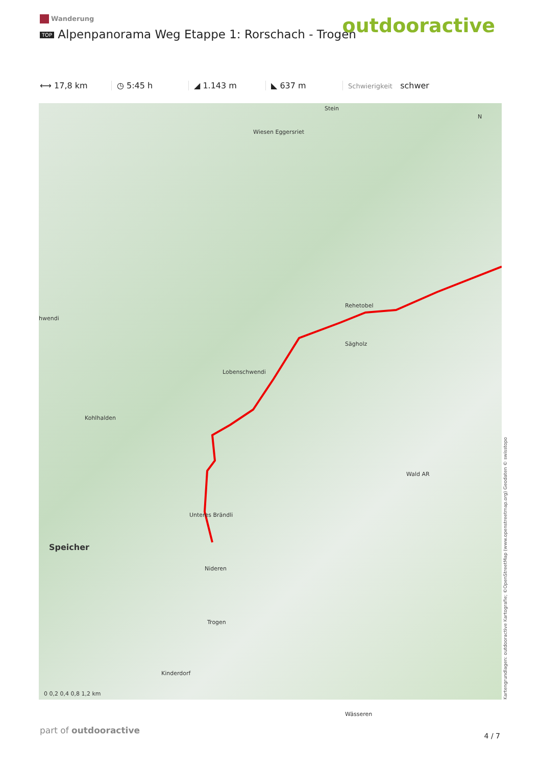Wanderung
TOP Alpenpanorama Weg Etappe 1: Rorschach - Trogen
outdooractive
⟷ 17,8 km ◷ 5:45 h ◢ 1.143 m ◣ 637 m
Schwierigkeit schwer
Stein
Wiesen Eggersriet
Rehetobel
Sägholz
Lobenschwendi
hwendi
Kohlhalden
Wald AR
Unteres Brändli
Speicher
Nideren
Trogen
Kinderdorf
Wässeren
0 0,2 0,4 0,8 1,2 km
N
Kartengrundlagen: outdooractive Kartografie; ©OpenStreetMap (www.openstreetmap.org) Geodaten © swisstopo
part of outdooractive
4 / 7